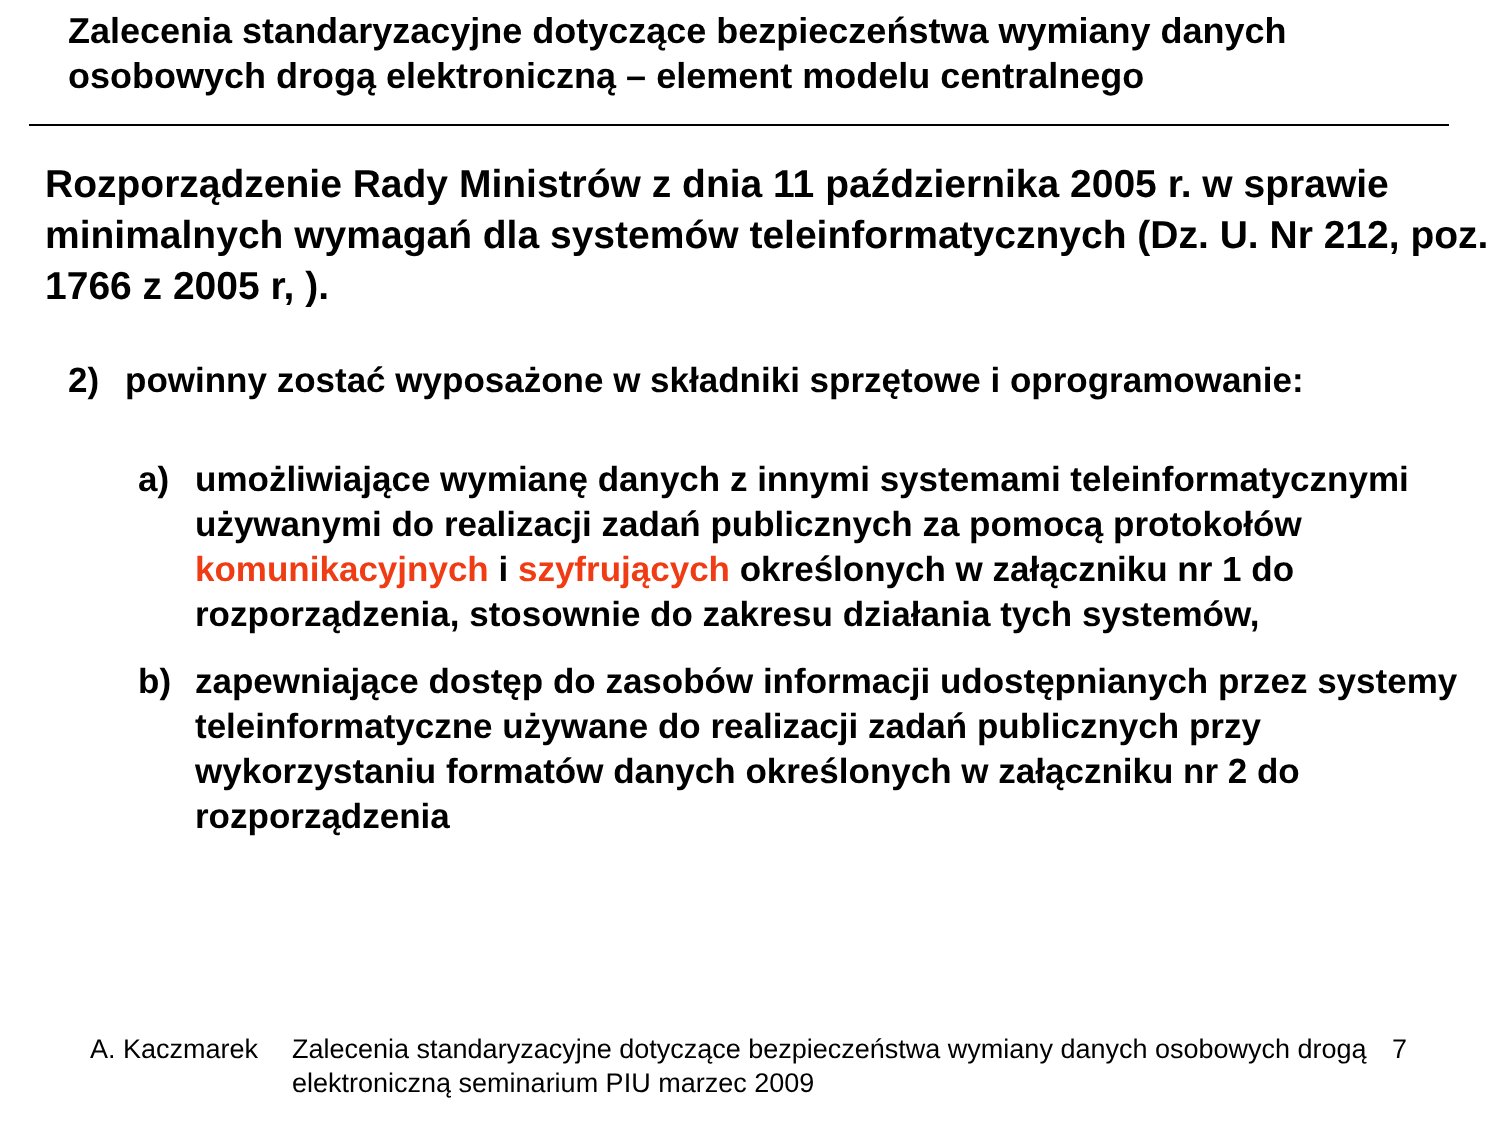Zalecenia standaryzacyjne dotyczące bezpieczeństwa wymiany danych osobowych drogą elektroniczną – element modelu centralnego
Rozporządzenie Rady Ministrów z dnia 11 października 2005 r. w sprawie minimalnych wymagań dla systemów teleinformatycznych (Dz. U. Nr 212, poz. 1766 z 2005 r, ).
2) powinny zostać wyposażone w składniki sprzętowe i oprogramowanie:
a) umożliwiające wymianę danych z innymi systemami teleinformatycznymi używanymi do realizacji zadań publicznych za pomocą protokołów komunikacyjnych i szyfrujących określonych w załączniku nr 1 do rozporządzenia, stosownie do zakresu działania tych systemów,
b) zapewniające dostęp do zasobów informacji udostępnianych przez systemy teleinformatyczne używane do realizacji zadań publicznych przy wykorzystaniu formatów danych określonych w załączniku nr 2 do rozporządzenia
A. Kaczmarek Zalecenia standaryzacyjne dotyczące bezpieczeństwa wymiany danych osobowych drogą elektroniczną seminarium PIU marzec 2009 7